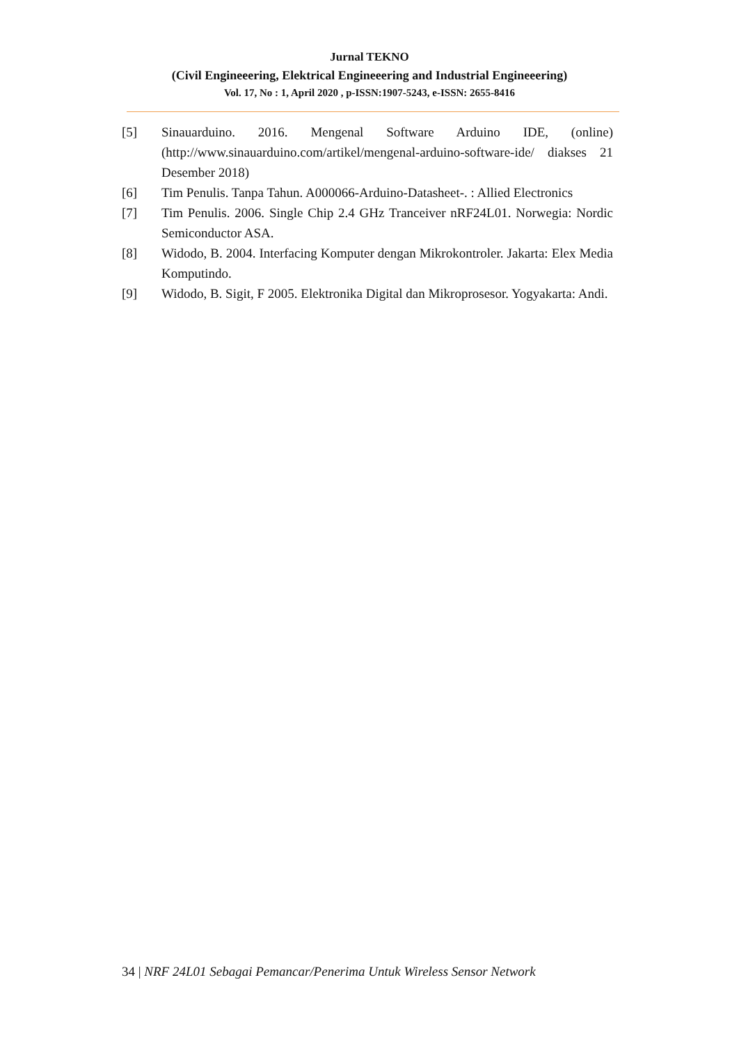Jurnal TEKNO
(Civil Engineeering, Elektrical Engineeering and Industrial Engineeering)
Vol. 17, No : 1, April 2020 , p-ISSN:1907-5243, e-ISSN: 2655-8416
[5] Sinauarduino. 2016. Mengenal Software Arduino IDE, (online) (http://www.sinauarduino.com/artikel/mengenal-arduino-software-ide/ diakses 21 Desember 2018)
[6] Tim Penulis. Tanpa Tahun. A000066-Arduino-Datasheet-. : Allied Electronics
[7] Tim Penulis. 2006. Single Chip 2.4 GHz Tranceiver nRF24L01. Norwegia: Nordic Semiconductor ASA.
[8] Widodo, B. 2004. Interfacing Komputer dengan Mikrokontroler. Jakarta: Elex Media Komputindo.
[9] Widodo, B. Sigit, F 2005. Elektronika Digital dan Mikroprosesor. Yogyakarta: Andi.
34 | NRF 24L01 Sebagai Pemancar/Penerima Untuk Wireless Sensor Network